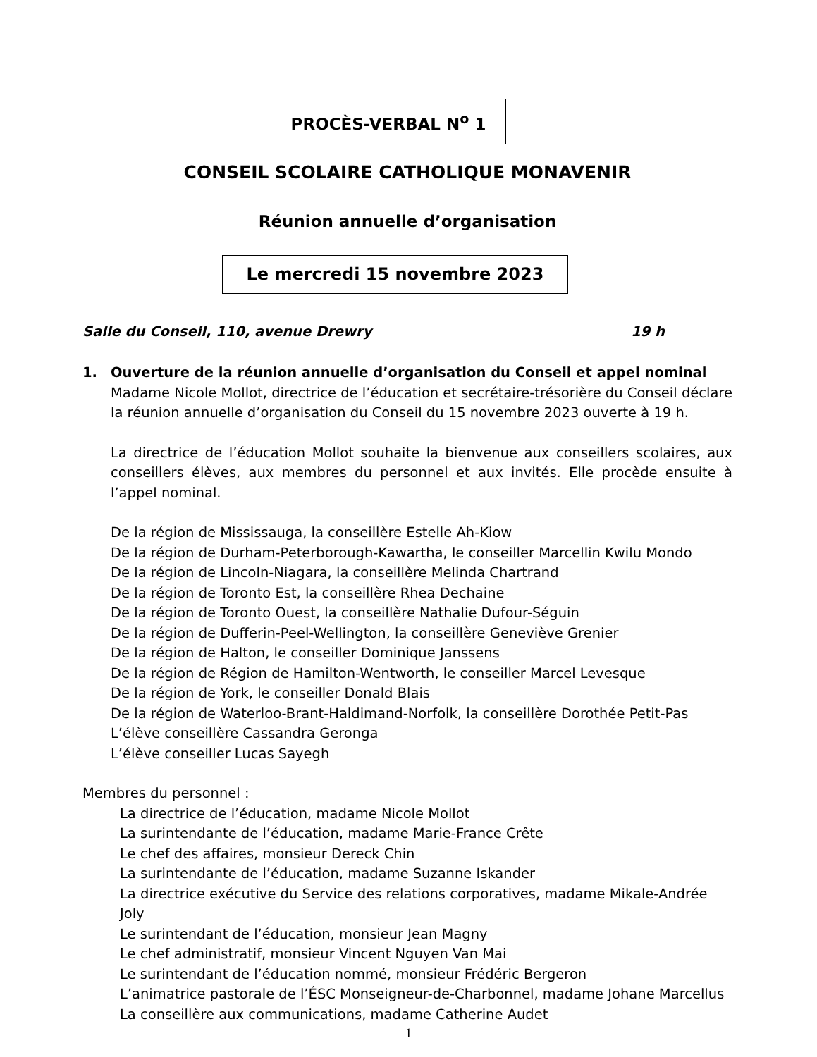PROCÈS-VERBAL N<sup>o</sup> 1
CONSEIL SCOLAIRE CATHOLIQUE MONAVENIR
Réunion annuelle d’organisation
Le mercredi 15 novembre 2023
Salle du Conseil, 110, avenue Drewry 19 h
1. Ouverture de la réunion annuelle d’organisation du Conseil et appel nominal
Madame Nicole Mollot, directrice de l’éducation et secrétaire-trésorière du Conseil déclare la réunion annuelle d’organisation du Conseil du 15 novembre 2023 ouverte à 19 h.
La directrice de l’éducation Mollot souhaite la bienvenue aux conseillers scolaires, aux conseillers élèves, aux membres du personnel et aux invités. Elle procède ensuite à l’appel nominal.
De la région de Mississauga, la conseillère Estelle Ah-Kiow
De la région de Durham-Peterborough-Kawartha, le conseiller Marcellin Kwilu Mondo
De la région de Lincoln-Niagara, la conseillère Melinda Chartrand
De la région de Toronto Est, la conseillère Rhea Dechaine
De la région de Toronto Ouest, la conseillère Nathalie Dufour-Séguin
De la région de Dufferin-Peel-Wellington, la conseillère Geneviève Grenier
De la région de Halton, le conseiller Dominique Janssens
De la région de Région de Hamilton-Wentworth, le conseiller Marcel Levesque
De la région de York, le conseiller Donald Blais
De la région de Waterloo-Brant-Haldimand-Norfolk, la conseillère Dorothée Petit-Pas
L’élève conseillère Cassandra Geronga
L’élève conseiller Lucas Sayegh
Membres du personnel :
La directrice de l’éducation, madame Nicole Mollot
La surintendante de l’éducation, madame Marie-France Crête
Le chef des affaires, monsieur Dereck Chin
La surintendante de l’éducation, madame Suzanne Iskander
La directrice exécutive du Service des relations corporatives, madame Mikale-Andrée Joly
Le surintendant de l’éducation, monsieur Jean Magny
Le chef administratif, monsieur Vincent Nguyen Van Mai
Le surintendant de l’éducation nommé, monsieur Frédéric Bergeron
L’animatrice pastorale de l’ÉSC Monseigneur-de-Charbonnel, madame Johane Marcellus
La conseillère aux communications, madame Catherine Audet
1